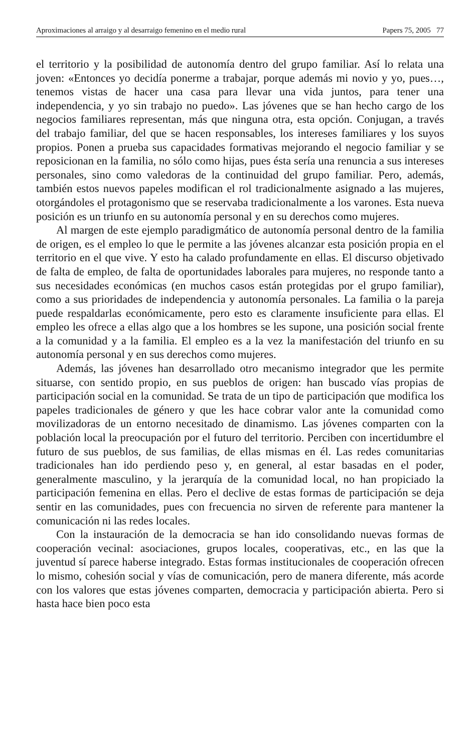Aproximaciones al arraigo y al desarraigo femenino en el medio rural Papers 75, 2005 77
el territorio y la posibilidad de autonomía dentro del grupo familiar. Así lo relata una joven: «Entonces yo decidía ponerme a trabajar, porque además mi novio y yo, pues…, tenemos vistas de hacer una casa para llevar una vida juntos, para tener una independencia, y yo sin trabajo no puedo». Las jóvenes que se han hecho cargo de los negocios familiares representan, más que ninguna otra, esta opción. Conjugan, a través del trabajo familiar, del que se hacen responsables, los intereses familiares y los suyos propios. Ponen a prueba sus capacidades formativas mejorando el negocio familiar y se reposicionan en la familia, no sólo como hijas, pues ésta sería una renuncia a sus intereses personales, sino como valedoras de la continuidad del grupo familiar. Pero, además, también estos nuevos papeles modifican el rol tradicionalmente asignado a las mujeres, otorgándoles el protagonismo que se reservaba tradicionalmente a los varones. Esta nueva posición es un triunfo en su autonomía personal y en su derechos como mujeres.
Al margen de este ejemplo paradigmático de autonomía personal dentro de la familia de origen, es el empleo lo que le permite a las jóvenes alcanzar esta posición propia en el territorio en el que vive. Y esto ha calado profundamente en ellas. El discurso objetivado de falta de empleo, de falta de oportunidades laborales para mujeres, no responde tanto a sus necesidades económicas (en muchos casos están protegidas por el grupo familiar), como a sus prioridades de independencia y autonomía personales. La familia o la pareja puede respaldarlas económicamente, pero esto es claramente insuficiente para ellas. El empleo les ofrece a ellas algo que a los hombres se les supone, una posición social frente a la comunidad y a la familia. El empleo es a la vez la manifestación del triunfo en su autonomía personal y en sus derechos como mujeres.
Además, las jóvenes han desarrollado otro mecanismo integrador que les permite situarse, con sentido propio, en sus pueblos de origen: han buscado vías propias de participación social en la comunidad. Se trata de un tipo de participación que modifica los papeles tradicionales de género y que les hace cobrar valor ante la comunidad como movilizadoras de un entorno necesitado de dinamismo. Las jóvenes comparten con la población local la preocupación por el futuro del territorio. Perciben con incertidumbre el futuro de sus pueblos, de sus familias, de ellas mismas en él. Las redes comunitarias tradicionales han ido perdiendo peso y, en general, al estar basadas en el poder, generalmente masculino, y la jerarquía de la comunidad local, no han propiciado la participación femenina en ellas. Pero el declive de estas formas de participación se deja sentir en las comunidades, pues con frecuencia no sirven de referente para mantener la comunicación ni las redes locales.
Con la instauración de la democracia se han ido consolidando nuevas formas de cooperación vecinal: asociaciones, grupos locales, cooperativas, etc., en las que la juventud sí parece haberse integrado. Estas formas institucionales de cooperación ofrecen lo mismo, cohesión social y vías de comunicación, pero de manera diferente, más acorde con los valores que estas jóvenes comparten, democracia y participación abierta. Pero si hasta hace bien poco esta